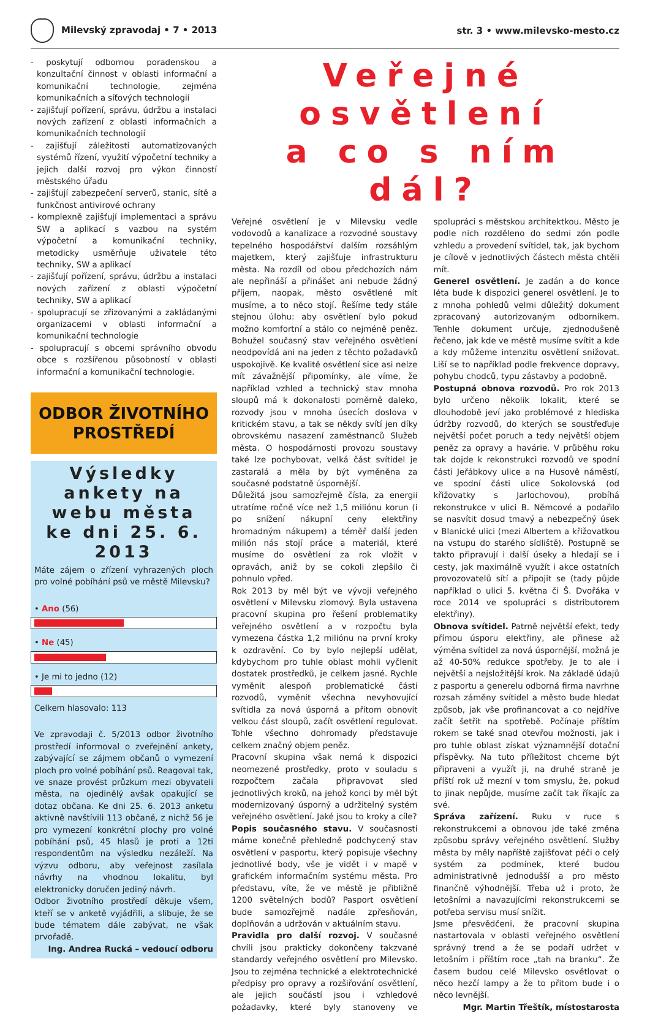Milevský zpravodaj • 7 • 2013 str. 3 • www.milevsko-mesto.cz
- poskytují odbornou poradenskou a konzultační činnost v oblasti informační a komunikační technologie, zejména komunikačních a síťových technologií
- zajišťují pořízení, správu, údržbu a instalaci nových zařízení z oblasti informačních a komunikačních technologií
- zajišťují záležitosti automatizovaných systémů řízení, využití výpočetní techniky a jejich další rozvoj pro výkon činností městského úřadu
- zajišťují zabezpečení serverů, stanic, sítě a funkčnost antivirové ochrany
- komplexně zajišťují implementaci a správu SW a aplikací s vazbou na systém výpočetní a komunikační techniky, metodicky usměrňuje uživatele této techniky, SW a aplikací
- zajišťují pořízení, správu, údržbu a instalaci nových zařízení z oblasti výpočetní techniky, SW a aplikací
- spolupracují se zřizovanými a zakládanými organizacemi v oblasti informační a komunikační technologie
- spolupracují s obcemi správního obvodu obce s rozšířenou působností v oblasti informační a komunikační technologie.
ODBOR ŽIVOTNÍHO
PROSTŘEDÍ
Výsledky ankety na webu města ke dni 25. 6. 2013
Máte zájem o zřízení vyhrazených ploch pro volné pobíhání psů ve městě Milevsku?
• Ano (56)
• Ne (45)
• Je mi to jedno (12)
Celkem hlasovalo: 113
Ve zpravodaji č. 5/2013 odbor životního prostředí informoval o zveřejnění ankety, zabývající se zájmem občanů o vymezení ploch pro volné pobíhání psů. Reagoval tak, ve snaze provést průzkum mezi obyvateli města, na ojedinělý avšak opakující se dotaz občana. Ke dni 25. 6. 2013 anketu aktivně navštívili 113 občané, z nichž 56 je pro vymezení konkrétní plochy pro volné pobíhání psů, 45 hlasů je proti a 12ti respondentům na výsledku nezáleží. Na výzvu odboru, aby veřejnost zasílala návrhy na vhodnou lokalitu, byl elektronicky doručen jediný návrh.
Odbor životního prostředí děkuje všem, kteří se v anketě vyjádřili, a slibuje, že se bude tématem dále zabývat, ne však prvořadě.
Ing. Andrea Rucká – vedoucí odboru
Veřejné osvětlení
a co s ním dál?
Veřejné osvětlení je v Milevsku vedle vodovodů a kanalizace a rozvodné soustavy tepelného hospodářství dalším rozsáhlým majetkem, který zajišťuje infrastrukturu města. Na rozdíl od obou předchozích nám ale nepřináší a přinášet ani nebude žádný příjem, naopak, město osvětlené mít musíme, a to něco stojí. Řešíme tedy stále stejnou úlohu: aby osvětlení bylo pokud možno komfortní a stálo co nejméně peněz. Bohužel současný stav veřejného osvětlení neodpovídá ani na jeden z těchto požadavků uspokojivě. Ke kvalitě osvětlení sice asi nelze mít závažnější připomínky, ale víme, že například vzhled a technický stav mnoha sloupů má k dokonalosti poměrně daleko, rozvody jsou v mnoha úsecích doslova v kritickém stavu, a tak se někdy svítí jen díky obrovskému nasazení zaměstnanců Služeb města. O hospodárnosti provozu soustavy také lze pochybovat, velká část svítidel je zastaralá a měla by být vyměněna za současné podstatně úspornější.
Důležitá jsou samozřejmě čísla, za energii utratíme ročně více než 1,5 miliónu korun (i po snížení nákupní ceny elektřiny hromadným nákupem) a téměř další jeden milión nás stojí práce a materiál, které musíme do osvětlení za rok vložit v opravách, aniž by se cokoli zlepšilo či pohnulo vpřed.
Rok 2013 by měl být ve vývoji veřejného osvětlení v Milevsku zlomový. Byla ustavena pracovní skupina pro řešení problematiky veřejného osvětlení a v rozpočtu byla vymezena částka 1,2 miliónu na první kroky k ozdravění. Co by bylo nejlepší udělat, kdybychom pro tuhle oblast mohli vyčlenit dostatek prostředků, je celkem jasné. Rychle vyměnit alespoň problematické části rozvodů, vyměnit všechna nevyhovující svítidla za nová úsporná a přitom obnovit velkou část sloupů, začít osvětlení regulovat. Tohle všechno dohromady představuje celkem značný objem peněz.
Pracovní skupina však nemá k dispozici neomezené prostředky, proto v souladu s rozpočtem začala připravovat sled jednotlivých kroků, na jehož konci by měl být modernizovaný úsporný a udržitelný systém veřejného osvětlení. Jaké jsou to kroky a cíle?
Popis současného stavu. V současnosti máme konečně přehledně podchycený stav osvětlení v pasportu, který popisuje všechny jednotlivé body, vše je vidět i v mapě v grafickém informačním systému města. Pro představu, víte, že ve městě je přibližně 1200 světelných bodů? Pasport osvětlení bude samozřejmě nadále zpřesňován, doplňován a udržován v aktuálním stavu.
Pravidla pro další rozvoj. V současné chvíli jsou prakticky dokončeny takzvané standardy veřejného osvětlení pro Milevsko. Jsou to zejména technické a elektrotechnické předpisy pro opravy a rozšiřování osvětlení, ale jejich součástí jsou i vzhledové požadavky, které byly stanoveny ve spolupráci s městskou architektkou. Město je podle nich rozděleno do sedmi zón podle vzhledu a provedení svítidel, tak, jak bychom je cílově v jednotlivých částech města chtěli mít.
Generel osvětlení. Je zadán a do konce léta bude k dispozici generel osvětlení. Je to z mnoha pohledů velmi důležitý dokument zpracovaný autorizovaným odborníkem. Tenhle dokument určuje, zjednodušeně řečeno, jak kde ve městě musíme svítit a kde a kdy můžeme intenzitu osvětlení snižovat. Liší se to například podle frekvence dopravy, pohybu chodců, typu zástavby a podobně.
Postupná obnova rozvodů. Pro rok 2013 bylo určeno několik lokalit, které se dlouhodobě jeví jako problémové z hlediska údržby rozvodů, do kterých se soustřeďuje největší počet poruch a tedy největší objem peněz za opravy a havárie. V průběhu roku tak dojde k rekonstrukci rozvodů ve spodní části Jeřábkovy ulice a na Husově náměstí, ve spodní části ulice Sokolovská (od křižovatky s Jarlochovou), probíhá rekonstrukce v ulici B. Němcové a podařilo se nasvítit dosud tmavý a nebezpečný úsek v Blanické ulici (mezi Albertem a křižovatkou na vstupu do starého sídliště). Postupně se takto připravují i další úseky a hledají se i cesty, jak maximálně využít i akce ostatních provozovatelů sítí a připojit se (tady půjde například o ulici 5. května či Š. Dvořáka v roce 2014 ve spolupráci s distributorem elektřiny).
Obnova svítidel. Patrně největší efekt, tedy přímou úsporu elektřiny, ale přinese až výměna svítidel za nová úspornější, možná je až 40-50% redukce spotřeby. Je to ale i největší a nejsložitější krok. Na základě údajů z pasportu a generelu odborná firma navrhne rozsah záměny svítidel a město bude hledat způsob, jak vše profinancovat a co nejdříve začít šetřit na spotřebě. Počínaje příštím rokem se také snad otevřou možnosti, jak i pro tuhle oblast získat významnější dotační příspěvky. Na tuto příležitost chceme být připraveni a využít ji, na druhé straně je příští rok už mezní v tom smyslu, že, pokud to jinak nepůjde, musíme začít tak říkajíc za své.
Správa zařízení. Ruku v ruce s rekonstrukcemi a obnovou jde také změna způsobu správy veřejného osvětlení. Služby města by měly napříště zajišťovat péči o celý systém za podmínek, které budou administrativně jednodušší a pro město finančně výhodnější. Třeba už i proto, že letošními a navazujícími rekonstrukcemi se potřeba servisu musí snížit.
Jsme přesvědčeni, že pracovní skupina nastartovala v oblasti veřejného osvětlení správný trend a že se podaří udržet v letošním i příštím roce „tah na branku“. Že časem budou celé Milevsko osvětlovat o něco hezčí lampy a že to přitom bude i o něco levnější.
Mgr. Martin Třeštík, místostarosta